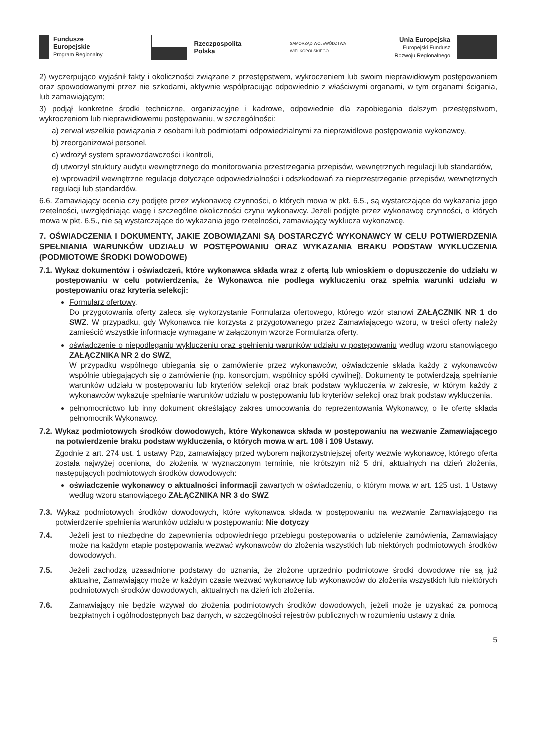Fundusze
Europejskie
Program Regionalny
Rzeczpospolita
Polska
SAMORZĄD WOJEWÓDZTWA
WIELKOPOLSKIEGO
Unia Europejska
Europejski Fundusz
Rozwoju Regionalnego
2) wyczerpująco wyjaśnił fakty i okoliczności związane z przestępstwem, wykroczeniem lub swoim nieprawidłowym postępowaniem oraz spowodowanymi przez nie szkodami, aktywnie współpracując odpowiednio z właściwymi organami, w tym organami ścigania, lub zamawiającym;
3) podjął konkretne środki techniczne, organizacyjne i kadrowe, odpowiednie dla zapobiegania dalszym przestępstwom, wykroczeniom lub nieprawidłowemu postępowaniu, w szczególności:
a) zerwał wszelkie powiązania z osobami lub podmiotami odpowiedzialnymi za nieprawidłowe postępowanie wykonawcy,
b) zreorganizował personel,
c) wdrożył system sprawozdawczości i kontroli,
d) utworzył struktury audytu wewnętrznego do monitorowania przestrzegania przepisów, wewnętrznych regulacji lub standardów,
e) wprowadził wewnętrzne regulacje dotyczące odpowiedzialności i odszkodowań za nieprzestrzeganie przepisów, wewnętrznych regulacji lub standardów.
6.6. Zamawiający ocenia czy podjęte przez wykonawcę czynności, o których mowa w pkt. 6.5., są wystarczające do wykazania jego rzetelności, uwzględniając wagę i szczególne okoliczności czynu wykonawcy. Jeżeli podjęte przez wykonawcę czynności, o których mowa w pkt. 6.5., nie są wystarczające do wykazania jego rzetelności, zamawiający wyklucza wykonawcę.
7. OŚWIADCZENIA I DOKUMENTY, JAKIE ZOBOWIĄZANI SĄ DOSTARCZYĆ WYKONAWCY W CELU POTWIERDZENIA SPEŁNIANIA WARUNKÓW UDZIAŁU W POSTĘPOWANIU ORAZ WYKAZANIA BRAKU PODSTAW WYKLUCZENIA (PODMIOTOWE ŚRODKI DOWODOWE)
7.1. Wykaz dokumentów i oświadczeń, które wykonawca składa wraz z ofertą lub wnioskiem o dopuszczenie do udziału w postępowaniu w celu potwierdzenia, że Wykonawca nie podlega wykluczeniu oraz spełnia warunki udziału w postępowaniu oraz kryteria selekcji:
Formularz ofertowy.
Do przygotowania oferty zaleca się wykorzystanie Formularza ofertowego, którego wzór stanowi ZAŁĄCZNIK NR 1 do SWZ. W przypadku, gdy Wykonawca nie korzysta z przygotowanego przez Zamawiającego wzoru, w treści oferty należy zamieścić wszystkie informacje wymagane w załączonym wzorze Formularza oferty.
oświadczenie o niepodleganiu wykluczeniu oraz spełnieniu warunków udziału w postępowaniu według wzoru stanowiącego ZAŁĄCZNIKA NR 2 do SWZ,
W przypadku wspólnego ubiegania się o zamówienie przez wykonawców, oświadczenie składa każdy z wykonawców wspólnie ubiegających się o zamówienie (np. konsorcjum, wspólnicy spółki cywilnej). Dokumenty te potwierdzają spełnianie warunków udziału w postępowaniu lub kryteriów selekcji oraz brak podstaw wykluczenia w zakresie, w którym każdy z wykonawców wykazuje spełnianie warunków udziału w postępowaniu lub kryteriów selekcji oraz brak podstaw wykluczenia.
pełnomocnictwo lub inny dokument określający zakres umocowania do reprezentowania Wykonawcy, o ile ofertę składa pełnomocnik Wykonawcy.
7.2. Wykaz podmiotowych środków dowodowych, które Wykonawca składa w postępowaniu na wezwanie Zamawiającego na potwierdzenie braku podstaw wykluczenia, o których mowa w art. 108 i 109 Ustawy.
Zgodnie z art. 274 ust. 1 ustawy Pzp, zamawiający przed wyborem najkorzystniejszej oferty wezwie wykonawcę, którego oferta została najwyżej oceniona, do złożenia w wyznaczonym terminie, nie krótszym niż 5 dni, aktualnych na dzień złożenia, następujących podmiotowych środków dowodowych:
oświadczenie wykonawcy o aktualności informacji zawartych w oświadczeniu, o którym mowa w art. 125 ust. 1 Ustawy według wzoru stanowiącego ZAŁĄCZNIKA NR 3 do SWZ
7.3. Wykaz podmiotowych środków dowodowych, które wykonawca składa w postępowaniu na wezwanie Zamawiającego na potwierdzenie spełnienia warunków udziału w postępowaniu: Nie dotyczy
7.4. Jeżeli jest to niezbędne do zapewnienia odpowiedniego przebiegu postępowania o udzielenie zamówienia, Zamawiający może na każdym etapie postępowania wezwać wykonawców do złożenia wszystkich lub niektórych podmiotowych środków dowodowych.
7.5. Jeżeli zachodzą uzasadnione podstawy do uznania, że złożone uprzednio podmiotowe środki dowodowe nie są już aktualne, Zamawiający może w każdym czasie wezwać wykonawcę lub wykonawców do złożenia wszystkich lub niektórych podmiotowych środków dowodowych, aktualnych na dzień ich złożenia.
7.6. Zamawiający nie będzie wzywał do złożenia podmiotowych środków dowodowych, jeżeli może je uzyskać za pomocą bezpłatnych i ogólnodostępnych baz danych, w szczególności rejestrów publicznych w rozumieniu ustawy z dnia
5